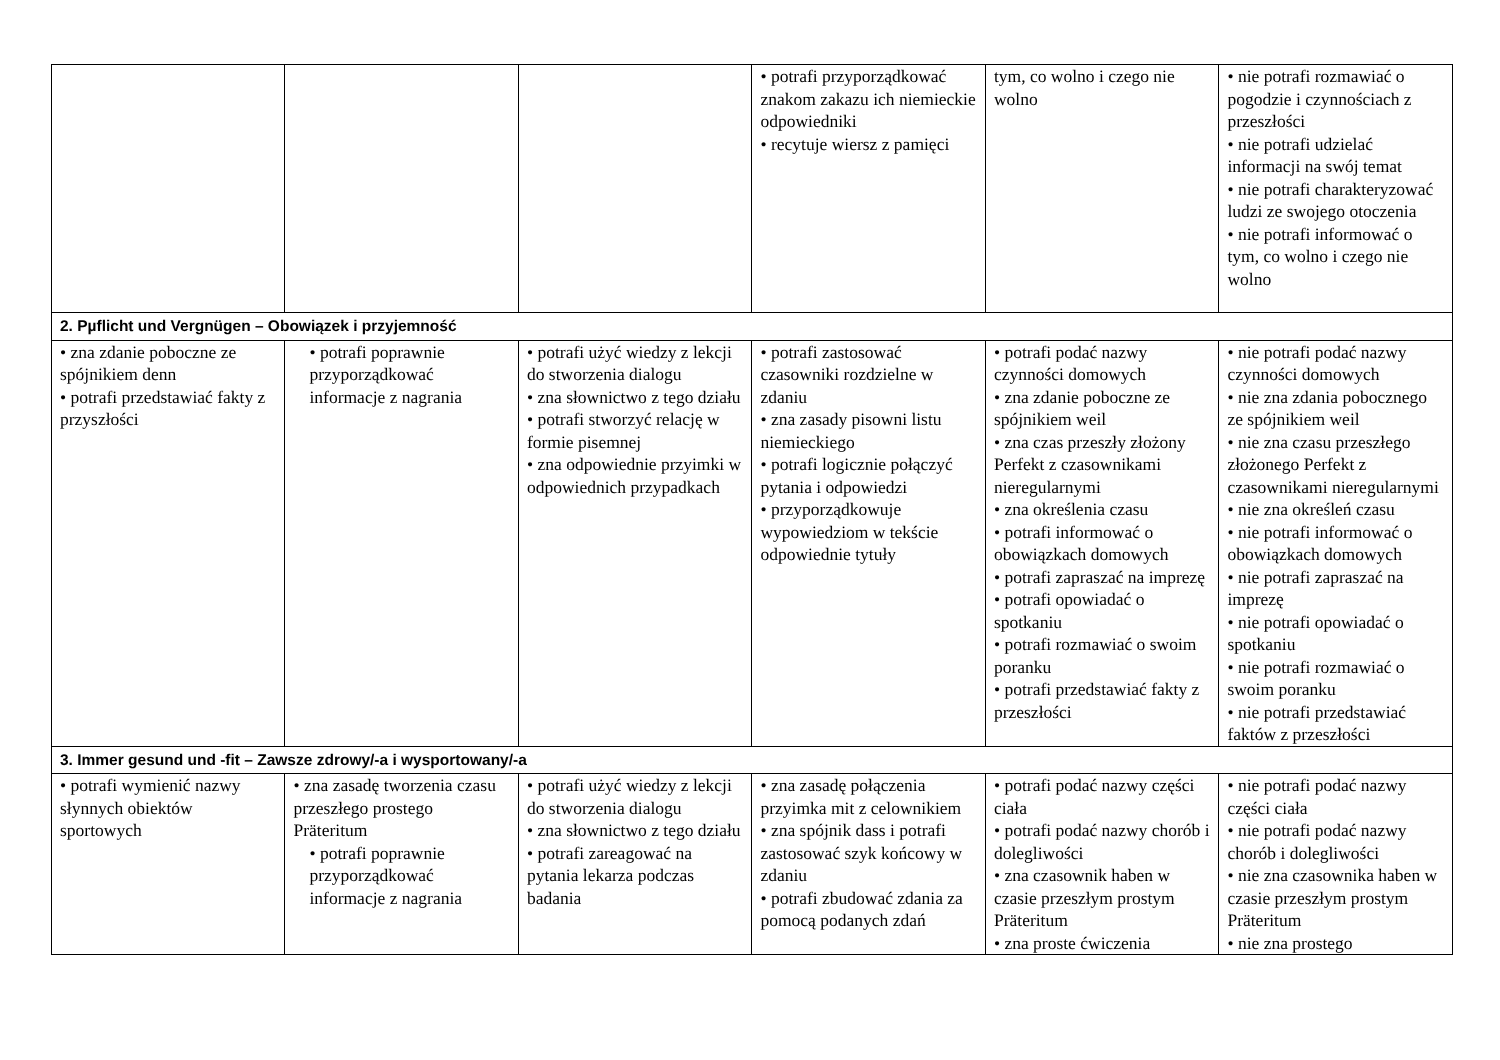| | | | • potrafi przyporządkować znakom zakazu ich niemieckie odpowiedniki • recytuje wiersz z pamięci | tym, co wolno i czego nie wolno | • nie potrafi rozmawiać o pogodzie i czynnościach z przeszłości • nie potrafi udzielać informacji na swój temat • nie potrafi charakteryzować ludzi ze swojego otoczenia • nie potrafi informować o tym, co wolno i czego nie wolno |
| 2. Pµflicht und Vergnügen – Obowiązek i przyjemność | | | | | |
| • zna zdanie poboczne ze spójnikiem denn • potrafi przedstawiać fakty z przyszłości | • potrafi poprawnie przyporządkować informacje z nagrania | • potrafi użyć wiedzy z lekcji do stworzenia dialogu • zna słownictwo z tego działu • potrafi stworzyć relację w formie pisemnej • zna odpowiednie przyimki w odpowiednich przypadkach | • potrafi zastosować czasowniki rozdzielne w zdaniu • zna zasady pisowni listu niemieckiego • potrafi logicznie połączyć pytania i odpowiedzi • przyporządkowuje wypowiedziom w tekście odpowiednie tytuły | • potrafi podać nazwy czynności domowych • zna zdanie poboczne ze spójnikiem weil • zna czas przeszły złożony Perfekt z czasownikami nieregularnymi • zna określenia czasu • potrafi informować o obowiązkach domowych • potrafi zapraszać na imprezę • potrafi opowiadać o spotkaniu • potrafi rozmawiać o swoim poranku • potrafi przedstawiać fakty z przeszłości | • nie potrafi podać nazwy czynności domowych • nie zna zdania pobocznego ze spójnikiem weil • nie zna czasu przeszłego złożonego Perfekt z czasownikami nieregularnymi • nie zna określeń czasu • nie potrafi informować o obowiązkach domowych • nie potrafi zapraszać na imprezę • nie potrafi opowiadać o spotkaniu • nie potrafi rozmawiać o swoim poranku • nie potrafi przedstawiać faktów z przeszłości |
| 3. Immer gesund und -fit – Zawsze zdrowy/-a i wysportowany/-a | | | | | |
| • potrafi wymienić nazwy słynnych obiektów sportowych | • zna zasadę tworzenia czasu przeszłego prostego Präteritum • potrafi poprawnie przyporządkować informacje z nagrania | • potrafi użyć wiedzy z lekcji do stworzenia dialogu • zna słownictwo z tego działu • potrafi zareagować na pytania lekarza podczas badania | • zna zasadę połączenia przyimka mit z celownikiem • zna spójnik dass i potrafi zastosować szyk końcowy w zdaniu • potrafi zbudować zdania za pomocą podanych zdań | • potrafi podać nazwy części ciała • potrafi podać nazwy chorób i dolegliwości • zna czasownik haben w czasie przeszłym prostym Präteritum • zna proste ćwiczenia | • nie potrafi podać nazwy części ciała • nie potrafi podać nazwy chorób i dolegliwości • nie zna czasownika haben w czasie przeszłym prostym Präteritum • nie zna prostego |